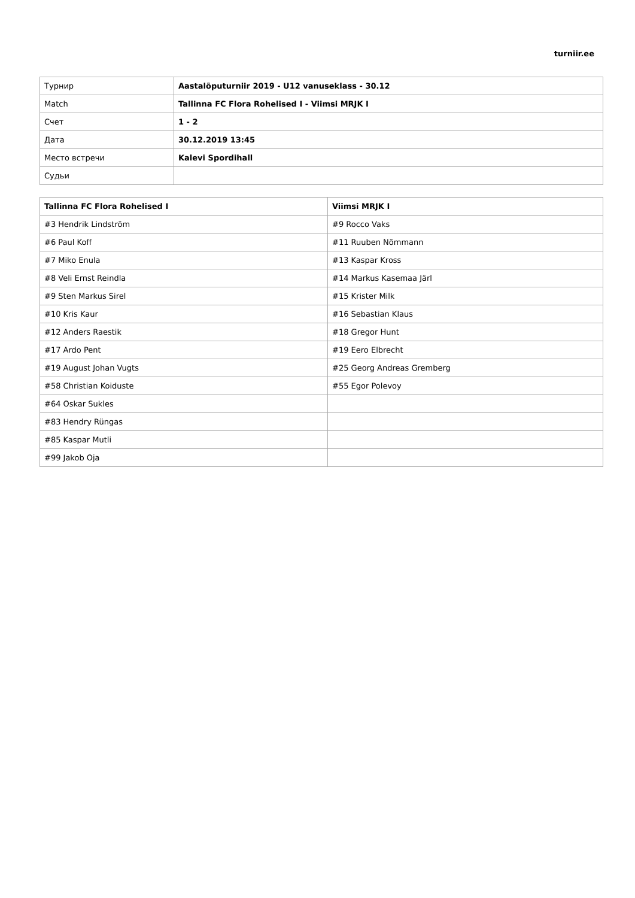turniir.ee
| Турнир | Aastalõputurniir 2019 - U12 vanuseklass - 30.12 |
| Match | Tallinna FC Flora Rohelised I - Viimsi MRJK I |
| Счет | 1 - 2 |
| Дата | 30.12.2019 13:45 |
| Место встречи | Kalevi Spordihall |
| Судьи | |
| Tallinna FC Flora Rohelised I | Viimsi MRJK I |
| --- | --- |
| #3 Hendrik Lindström | #9 Rocco Vaks |
| #6 Paul Koff | #11 Ruuben Nõmmann |
| #7 Miko Enula | #13 Kaspar Kross |
| #8 Veli Ernst Reindla | #14 Markus Kasemaa Järl |
| #9 Sten Markus Sirel | #15 Krister Milk |
| #10 Kris Kaur | #16 Sebastian Klaus |
| #12 Anders Raestik | #18 Gregor Hunt |
| #17 Ardo Pent | #19 Eero Elbrecht |
| #19 August Johan Vugts | #25 Georg Andreas Gremberg |
| #58 Christian Koiduste | #55 Egor Polevoy |
| #64 Oskar Sukles | |
| #83 Hendry Rüngas | |
| #85 Kaspar Mutli | |
| #99 Jakob Oja | |